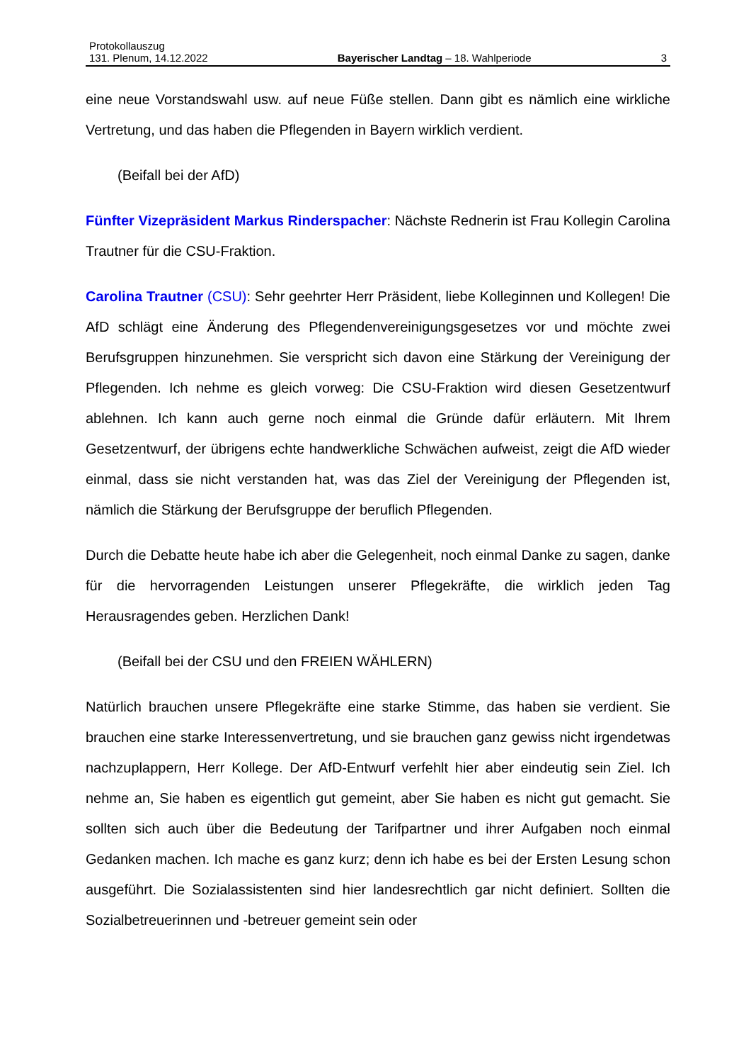Protokollauszug
131. Plenum, 14.12.2022 Bayerischer Landtag – 18. Wahlperiode 3
eine neue Vorstandswahl usw. auf neue Füße stellen. Dann gibt es nämlich eine wirkliche Vertretung, und das haben die Pflegenden in Bayern wirklich verdient.
(Beifall bei der AfD)
Fünfter Vizepräsident Markus Rinderspacher: Nächste Rednerin ist Frau Kollegin Carolina Trautner für die CSU-Fraktion.
Carolina Trautner (CSU): Sehr geehrter Herr Präsident, liebe Kolleginnen und Kollegen! Die AfD schlägt eine Änderung des Pflegendenvereinigungsgesetzes vor und möchte zwei Berufsgruppen hinzunehmen. Sie verspricht sich davon eine Stärkung der Vereinigung der Pflegenden. Ich nehme es gleich vorweg: Die CSU-Fraktion wird diesen Gesetzentwurf ablehnen. Ich kann auch gerne noch einmal die Gründe dafür erläutern. Mit Ihrem Gesetzentwurf, der übrigens echte handwerkliche Schwächen aufweist, zeigt die AfD wieder einmal, dass sie nicht verstanden hat, was das Ziel der Vereinigung der Pflegenden ist, nämlich die Stärkung der Berufsgruppe der beruflich Pflegenden.
Durch die Debatte heute habe ich aber die Gelegenheit, noch einmal Danke zu sagen, danke für die hervorragenden Leistungen unserer Pflegekräfte, die wirklich jeden Tag Herausragendes geben. Herzlichen Dank!
(Beifall bei der CSU und den FREIEN WÄHLERN)
Natürlich brauchen unsere Pflegekräfte eine starke Stimme, das haben sie verdient. Sie brauchen eine starke Interessenvertretung, und sie brauchen ganz gewiss nicht irgendetwas nachzuplappern, Herr Kollege. Der AfD-Entwurf verfehlt hier aber eindeutig sein Ziel. Ich nehme an, Sie haben es eigentlich gut gemeint, aber Sie haben es nicht gut gemacht. Sie sollten sich auch über die Bedeutung der Tarifpartner und ihrer Aufgaben noch einmal Gedanken machen. Ich mache es ganz kurz; denn ich habe es bei der Ersten Lesung schon ausgeführt. Die Sozialassistenten sind hier landesrechtlich gar nicht definiert. Sollten die Sozialbetreuerinnen und -betreuer gemeint sein oder